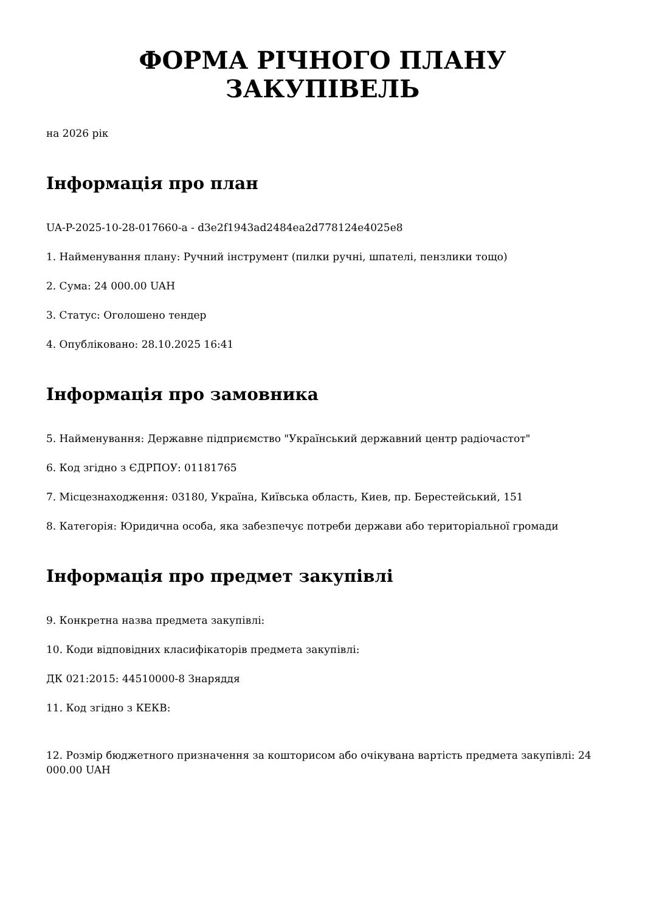ФОРМА РІЧНОГО ПЛАНУ ЗАКУПІВЕЛЬ
на 2026 рік
Інформація про план
UA-P-2025-10-28-017660-a - d3e2f1943ad2484ea2d778124e4025e8
1. Найменування плану: Ручний інструмент (пилки ручні, шпателі, пензлики тощо)
2. Сума: 24 000.00 UAH
3. Статус: Оголошено тендер
4. Опубліковано: 28.10.2025 16:41
Інформація про замовника
5. Найменування: Державне підприємство "Український державний центр радіочастот"
6. Код згідно з ЄДРПОУ: 01181765
7. Місцезнаходження: 03180, Україна, Київська область, Киев, пр. Берестейський, 151
8. Категорія: Юридична особа, яка забезпечує потреби держави або територіальної громади
Інформація про предмет закупівлі
9. Конкретна назва предмета закупівлі:
10. Коди відповідних класифікаторів предмета закупівлі:
ДК 021:2015: 44510000-8 Знаряддя
11. Код згідно з КЕКВ:
12. Розмір бюджетного призначення за кошторисом або очікувана вартість предмета закупівлі: 24 000.00 UAH